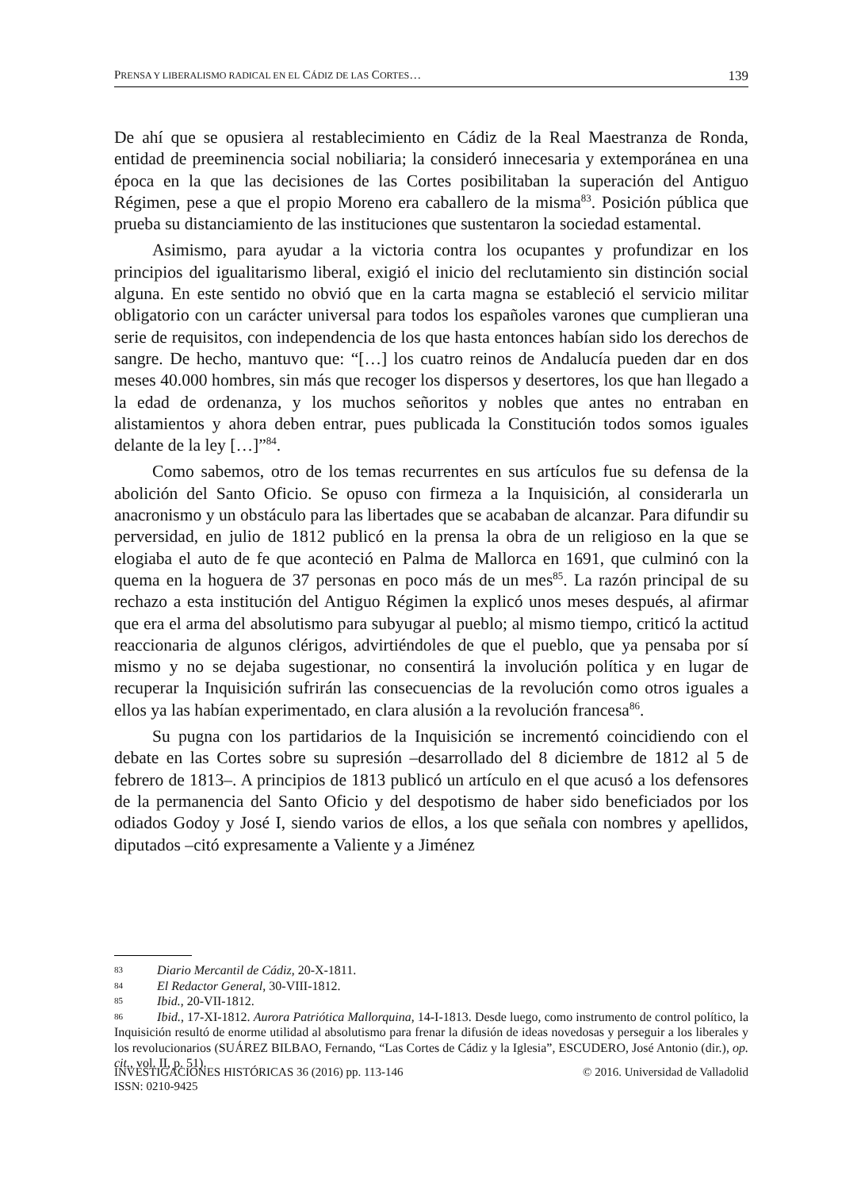PRENSA Y LIBERALISMO RADICAL EN EL CÁDIZ DE LAS CORTES… 139
De ahí que se opusiera al restablecimiento en Cádiz de la Real Maestranza de Ronda, entidad de preeminencia social nobiliaria; la consideró innecesaria y extemporánea en una época en la que las decisiones de las Cortes posibilitaban la superación del Antiguo Régimen, pese a que el propio Moreno era caballero de la misma<sup>83</sup>. Posición pública que prueba su distanciamiento de las instituciones que sustentaron la sociedad estamental.
Asimismo, para ayudar a la victoria contra los ocupantes y profundizar en los principios del igualitarismo liberal, exigió el inicio del reclutamiento sin distinción social alguna. En este sentido no obvió que en la carta magna se estableció el servicio militar obligatorio con un carácter universal para todos los españoles varones que cumplieran una serie de requisitos, con independencia de los que hasta entonces habían sido los derechos de sangre. De hecho, mantuvo que: “[…] los cuatro reinos de Andalucía pueden dar en dos meses 40.000 hombres, sin más que recoger los dispersos y desertores, los que han llegado a la edad de ordenanza, y los muchos señoritos y nobles que antes no entraban en alistamientos y ahora deben entrar, pues publicada la Constitución todos somos iguales delante de la ley […]”<sup>84</sup>.
Como sabemos, otro de los temas recurrentes en sus artículos fue su defensa de la abolición del Santo Oficio. Se opuso con firmeza a la Inquisición, al considerarla un anacronismo y un obstáculo para las libertades que se acababan de alcanzar. Para difundir su perversidad, en julio de 1812 publicó en la prensa la obra de un religioso en la que se elogiaba el auto de fe que aconteció en Palma de Mallorca en 1691, que culminó con la quema en la hoguera de 37 personas en poco más de un mes<sup>85</sup>. La razón principal de su rechazo a esta institución del Antiguo Régimen la explicó unos meses después, al afirmar que era el arma del absolutismo para subyugar al pueblo; al mismo tiempo, criticó la actitud reaccionaria de algunos clérigos, advirtiéndoles de que el pueblo, que ya pensaba por sí mismo y no se dejaba sugestionar, no consentirá la involución política y en lugar de recuperar la Inquisición sufrirán las consecuencias de la revolución como otros iguales a ellos ya las habían experimentado, en clara alusión a la revolución francesa<sup>86</sup>.
Su pugna con los partidarios de la Inquisición se incrementó coincidiendo con el debate en las Cortes sobre su supresión –desarrollado del 8 diciembre de 1812 al 5 de febrero de 1813–. A principios de 1813 publicó un artículo en el que acusó a los defensores de la permanencia del Santo Oficio y del despotismo de haber sido beneficiados por los odiados Godoy y José I, siendo varios de ellos, a los que señala con nombres y apellidos, diputados –citó expresamente a Valiente y a Jiménez
83 Diario Mercantil de Cádiz, 20-X-1811.
84 El Redactor General, 30-VIII-1812.
85 Ibid., 20-VII-1812.
86 Ibid., 17-XI-1812. Aurora Patriótica Mallorquina, 14-I-1813. Desde luego, como instrumento de control político, la Inquisición resultó de enorme utilidad al absolutismo para frenar la difusión de ideas novedosas y perseguir a los liberales y los revolucionarios (SUÁREZ BILBAO, Fernando, “Las Cortes de Cádiz y la Iglesia”, ESCUDERO, José Antonio (dir.), op. cit., vol. II, p. 51).
© 2016. Universidad de Valladolid INVESTIGACIONES HISTÓRICAS 36 (2016) pp. 113-146
ISSN: 0210-9425